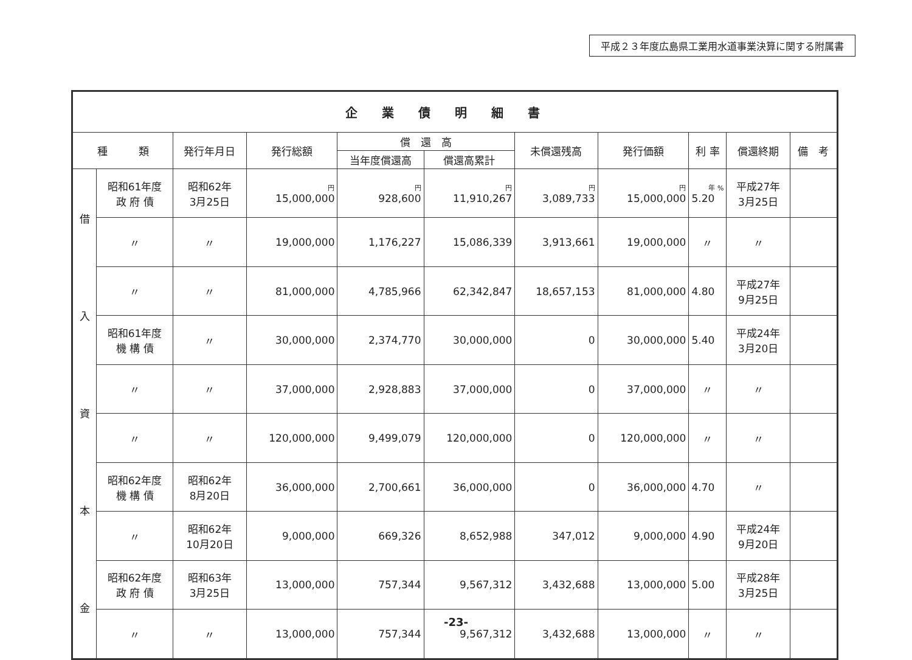平成２３年度広島県工業用水道事業決算に関する附属書
| 企業債明細書 | | | | | | | | | | |
| --- | --- | --- | --- | --- | --- | --- | --- | --- | --- | --- |
| 種 類 | | 発行年月日 | 発行総額 | 償 還 高 | | 未償還残高 | 発行価額 | 利 率 | 償還終期 | 備 考 |
| | | | | 当年度償還高 | 償還高累計 | | | | | |
| 借 入 資 本 金 | 昭和61年度 政 府 債 | 昭和62年 3月25日 | 円 15,000,000 | 円 928,600 | 円 11,910,267 | 円 3,089,733 | 円 15,000,000 | 年 % 5.20 | 平成27年 3月25日 | |
| | 〃 | 〃 | 19,000,000 | 1,176,227 | 15,086,339 | 3,913,661 | 19,000,000 | 〃 | 〃 | |
| | 〃 | 〃 | 81,000,000 | 4,785,966 | 62,342,847 | 18,657,153 | 81,000,000 | 4.80 | 平成27年 9月25日 | |
| | 昭和61年度 機 構 債 | 〃 | 30,000,000 | 2,374,770 | 30,000,000 | 0 | 30,000,000 | 5.40 | 平成24年 3月20日 | |
| | 〃 | 〃 | 37,000,000 | 2,928,883 | 37,000,000 | 0 | 37,000,000 | 〃 | 〃 | |
| | 〃 | 〃 | 120,000,000 | 9,499,079 | 120,000,000 | 0 | 120,000,000 | 〃 | 〃 | |
| | 昭和62年度 機 構 債 | 昭和62年 8月20日 | 36,000,000 | 2,700,661 | 36,000,000 | 0 | 36,000,000 | 4.70 | 〃 | |
| | 〃 | 昭和62年 10月20日 | 9,000,000 | 669,326 | 8,652,988 | 347,012 | 9,000,000 | 4.90 | 平成24年 9月20日 | |
| | 昭和62年度 政 府 債 | 昭和63年 3月25日 | 13,000,000 | 757,344 | 9,567,312 | 3,432,688 | 13,000,000 | 5.00 | 平成28年 3月25日 | |
| | 〃 | 〃 | 13,000,000 | 757,344 | 9,567,312 | 3,432,688 | 13,000,000 | 〃 | 〃 | |
-23-